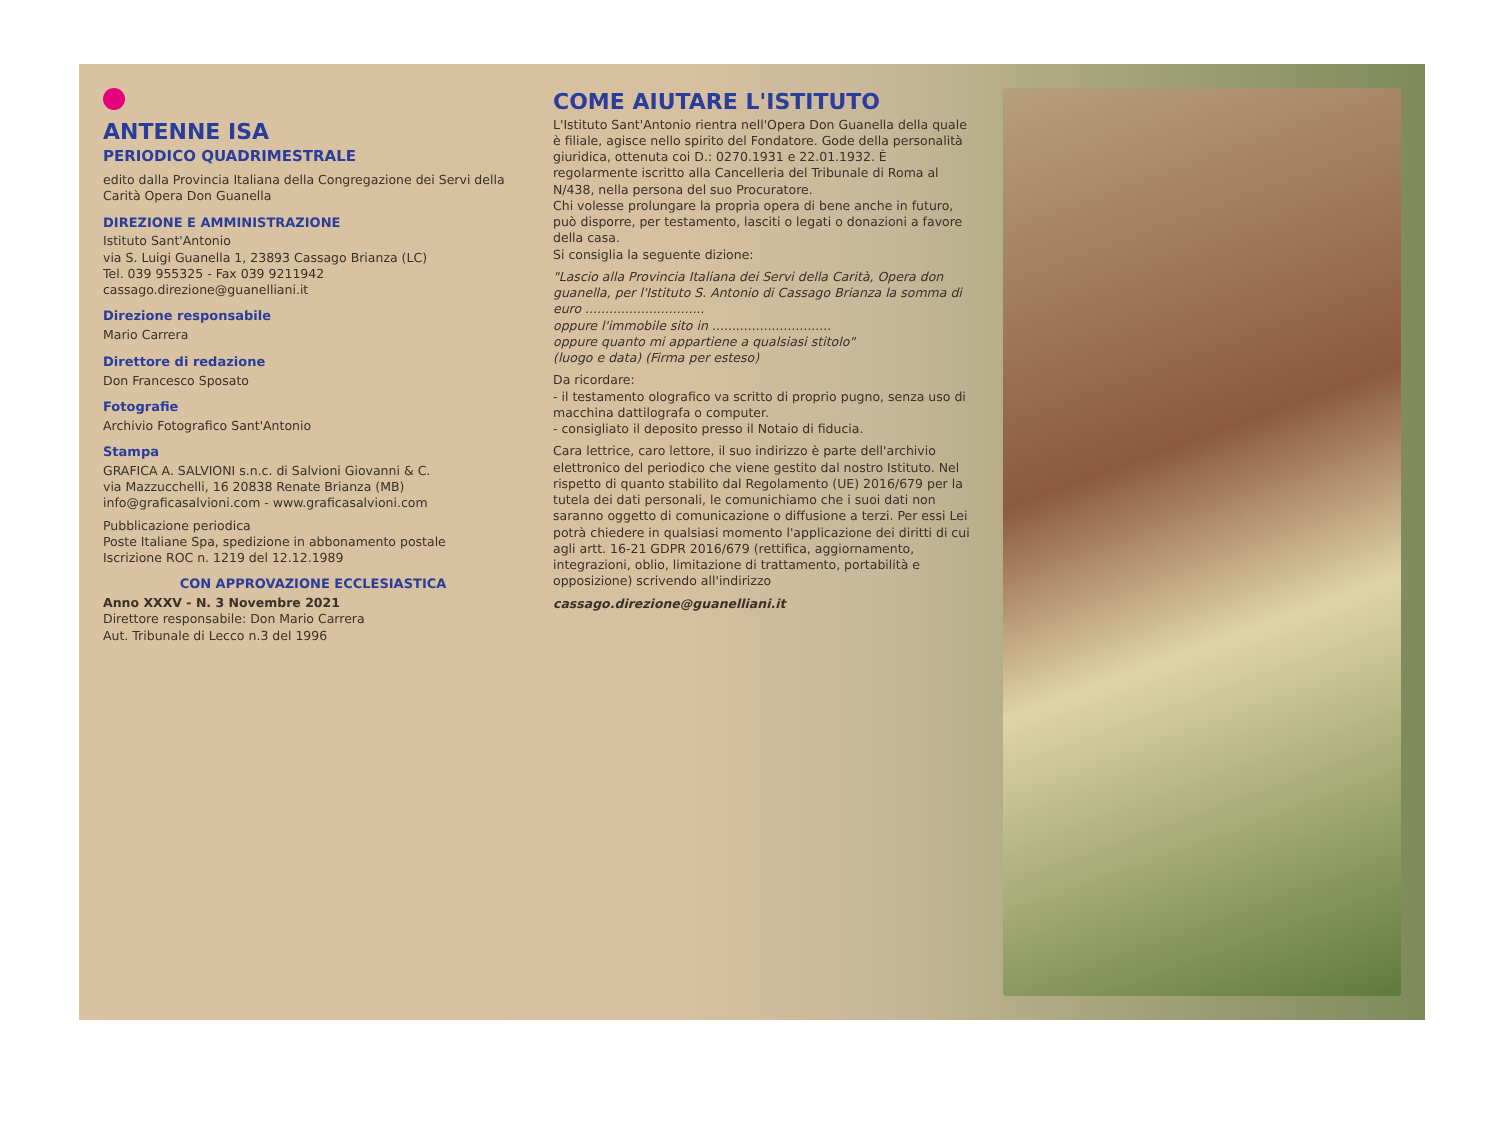ANTENNE ISA
PERIODICO QUADRIMESTRALE
edito dalla Provincia Italiana della Congregazione dei Servi della Carità Opera Don Guanella
DIREZIONE E AMMINISTRAZIONE
Istituto Sant'Antonio
via S. Luigi Guanella 1, 23893 Cassago Brianza (LC)
Tel. 039 955325 - Fax 039 9211942
cassago.direzione@guanelliani.it
Direzione responsabile
Mario Carrera
Direttore di redazione
Don Francesco Sposato
Fotografie
Archivio Fotografico Sant'Antonio
Stampa
GRAFICA A. SALVIONI s.n.c. di Salvioni Giovanni & C.
via Mazzucchelli, 16 20838 Renate Brianza (MB)
info@graficasalvioni.com - www.graficasalvioni.com
Pubblicazione periodica
Poste Italiane Spa, spedizione in abbonamento postale
Iscrizione ROC n. 1219 del 12.12.1989
CON APPROVAZIONE ECCLESIASTICA
Anno XXXV - N. 3 Novembre 2021
Direttore responsabile: Don Mario Carrera
Aut. Tribunale di Lecco n.3 del 1996
COME AIUTARE L'ISTITUTO
L'Istituto Sant'Antonio rientra nell'Opera Don Guanella della quale è filiale, agisce nello spirito del Fondatore. Gode della personalità giuridica, ottenuta coi D.: 0270.1931 e 22.01.1932. È regolarmente iscritto alla Cancelleria del Tribunale di Roma al N/438, nella persona del suo Procuratore.
Chi volesse prolungare la propria opera di bene anche in futuro, può disporre, per testamento, lasciti o legati o donazioni a favore della casa.
Si consiglia la seguente dizione:
"Lascio alla Provincia Italiana dei Servi della Carità, Opera don guanella, per l'Istituto S. Antonio di Cassago Brianza la somma di euro ..............................
oppure l'immobile sito in ..............................
oppure quanto mi appartiene a qualsiasi stitolo"
(luogo e data) (Firma per esteso)
Da ricordare:
- il testamento olografico va scritto di proprio pugno, senza uso di macchina dattilografa o computer.
- consigliato il deposito presso il Notaio di fiducia.
Cara lettrice, caro lettore, il suo indirizzo è parte dell'archivio elettronico del periodico che viene gestito dal nostro Istituto. Nel rispetto di quanto stabilito dal Regolamento (UE) 2016/679 per la tutela dei dati personali, le comunichiamo che i suoi dati non saranno oggetto di comunicazione o diffusione a terzi. Per essi Lei potrà chiedere in qualsiasi momento l'applicazione dei diritti di cui agli artt. 16-21 GDPR 2016/679 (rettifica, aggiornamento, integrazioni, oblio, limitazione di trattamento, portabilità e opposizione) scrivendo all'indirizzo
cassago.direzione@guanelliani.it